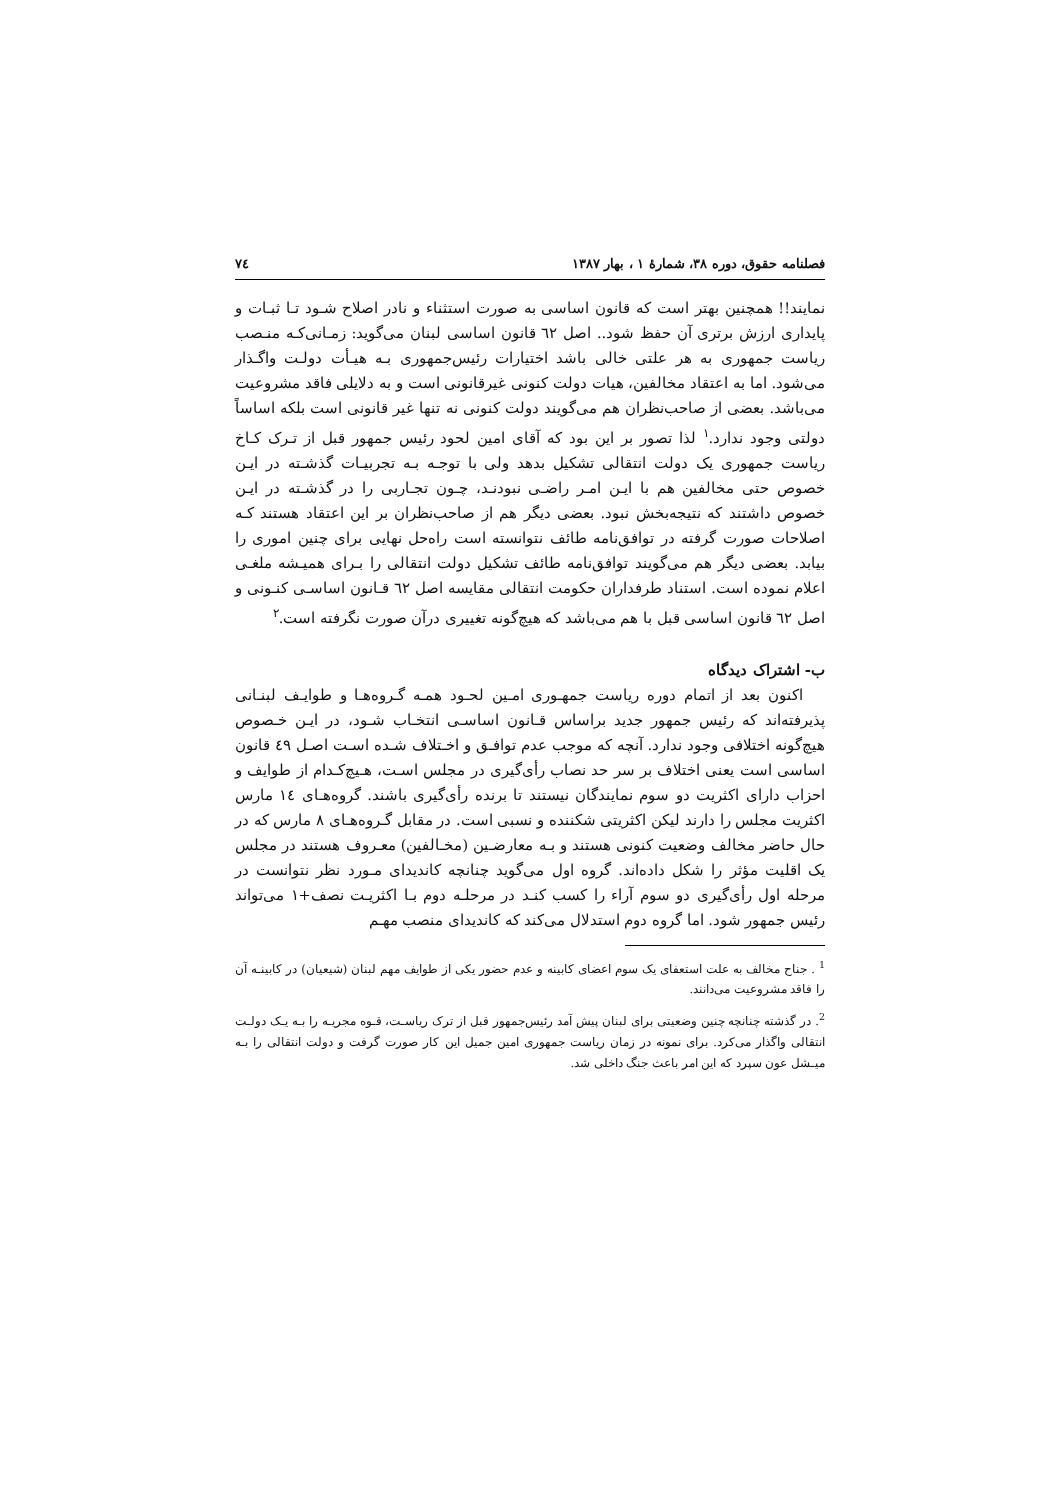فصلنامه حقوق، دوره ۳۸، شمارۀ ۱ ، بهار ۱۳۸۷ ٧٤
نمایند!! همچنین بهتر است که قانون اساسی به صورت استثناء و نادر اصلاح شـود تـا ثبـات و پایداری ارزش برتری آن حفظ شود.. اصل ٦٢ قانون اساسی لبنان می‌گوید: زمـانی‌کـه منـصب ریاست جمهوری به هر علتی خالی باشد اختیارات رئیس‌جمهوری بـه هیـأت دولـت واگـذار می‌شود. اما به اعتقاد مخالفین، هیات دولت کنونی غیرقانونی است و به دلایلی فاقد مشروعیت می‌باشد. بعضی از صاحب‌نظران هم می‌گویند دولت کنونی نه تنها غیر قانونی است بلکه اساساً دولتی وجود ندارد.<sup>۱</sup> لذا تصور بر این بود که آقای امین لحود رئیس جمهور قبل از تـرک کـاخ ریاست جمهوری یک دولت انتقالی تشکیل بدهد ولی با توجـه بـه تجربیـات گذشـته در ایـن خصوص حتی مخالفین هم با ایـن امـر راضـی نبودنـد، چـون تجـاربی را در گذشـته در ایـن خصوص داشتند که نتیجه‌بخش نبود. بعضی دیگر هم از صاحب‌نظران بر این اعتقاد هستند کـه اصلاحات صورت گرفته در توافق‌نامه طائف نتوانسته است راه‌حل نهایی برای چنین اموری را بیابد. بعضی دیگر هم می‌گویند توافق‌نامه طائف تشکیل دولت انتقالی را بـرای همیـشه ملغـی اعلام نموده است. استناد طرفداران حکومت انتقالی مقایسه اصل ٦٢ قـانون اساسـی کنـونی و اصل ٦٢ قانون اساسی قبل با هم می‌باشد که هیچ‌گونه تغییری درآن صورت نگرفته است.<sup>۲</sup>
ب- اشتراک دیدگاه
اکنون بعد از اتمام دوره ریاست جمهـوری امـین لحـود همـه گـروه‌هـا و طوایـف لبنـانی پذیرفته‌اند که رئیس جمهور جدید براساس قـانون اساسـی انتخـاب شـود، در ایـن خـصوص هیچ‌گونه اختلافی وجود ندارد. آنچه که موجب عدم توافـق و اخـتلاف شـده اسـت اصـل ٤٩ قانون اساسی است یعنی اختلاف بر سر حد نصاب رأی‌گیری در مجلس اسـت، هـیچ‌کـدام از طوایف و احزاب دارای اکثریت دو سوم نمایندگان نیستند تا برنده رأی‌گیری باشند. گروه‌هـای ١٤ مارس اکثریت مجلس را دارند لیکن اکثریتی شکننده و نسبی است. در مقابل گـروه‌هـای ٨ مارس که در حال حاضر مخالف وضعیت کنونی هستند و بـه معارضـین (مخـالفین) معـروف هستند در مجلس یک اقلیت مؤثر را شکل داده‌اند. گروه اول می‌گوید چنانچه کاندیدای مـورد نظر نتوانست در مرحله اول رأی‌گیری دو سوم آراء را کسب کنـد در مرحلـه دوم بـا اکثریـت نصف+١ می‌تواند رئیس جمهور شود. اما گروه دوم استدلال می‌کند که کاندیدای منصب مهـم
<sup>1</sup> . جناح مخالف به علت استعفای یک سوم اعضای کابینه و عدم حضور یکی از طوایف مهم لبنان (شیعیان) در کابینـه آن را فاقد مشروعیت می‌دانند.
<sup>2</sup>. در گذشته چنانچه چنین وضعیتی برای لبنان پیش آمد رئیس‌جمهور قبل از ترک ریاسـت، قـوه مجریـه را بـه یـک دولـت انتقالی واگذار می‌کرد. برای نمونه در زمان ریاست جمهوری امین جمیل این کار صورت گرفت و دولت انتقالی را بـه میـشل عون سپرد که این امر باعث جنگ داخلی شد.